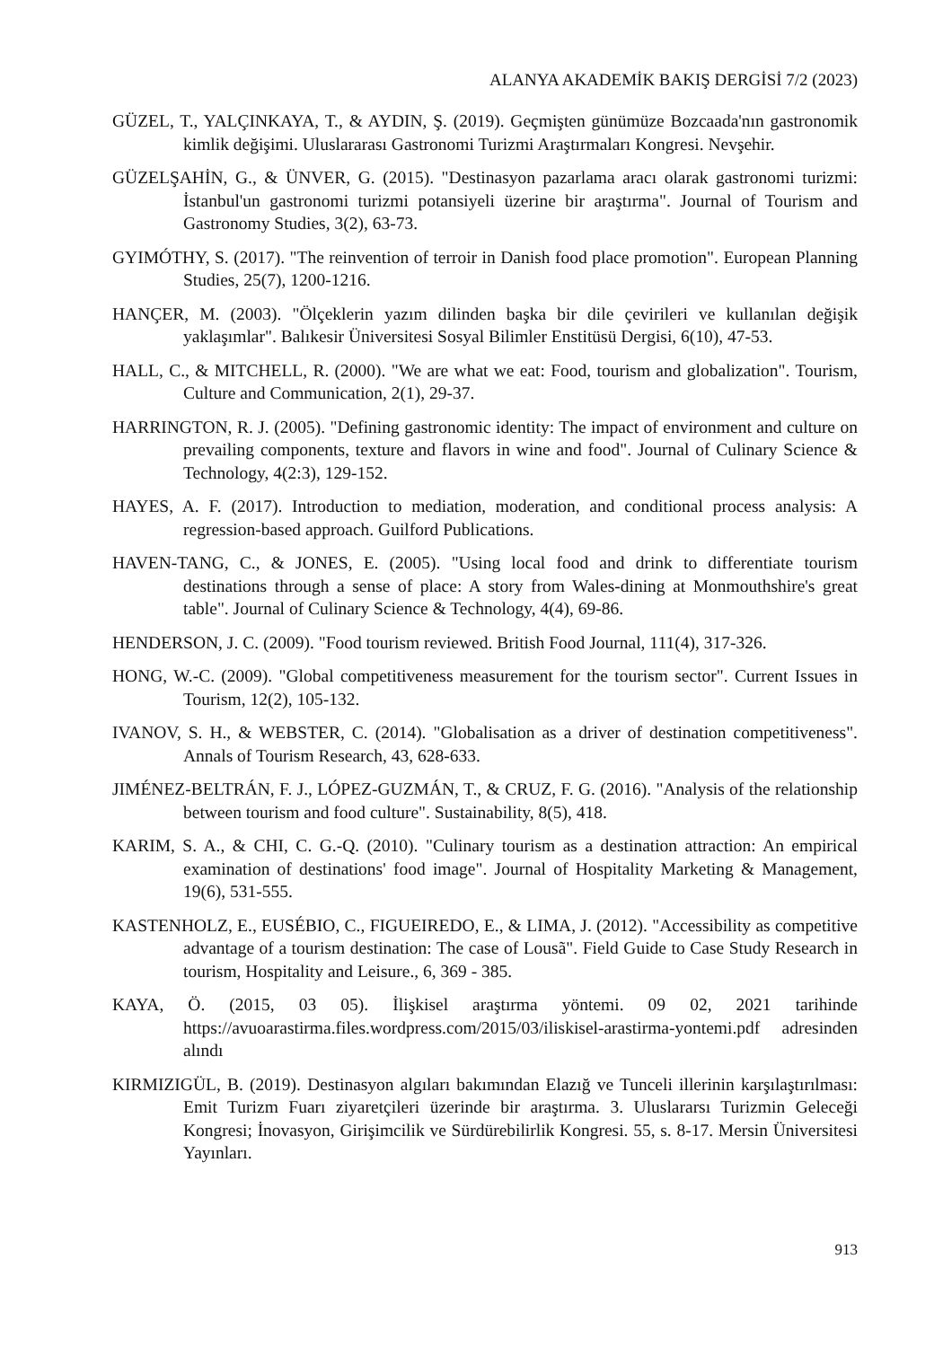ALANYA AKADEMİK BAKIŞ DERGİSİ 7/2 (2023)
GÜZEL, T., YALÇINKAYA, T., & AYDIN, Ş. (2019). Geçmişten günümüze Bozcaada'nın gastronomik kimlik değişimi. Uluslararası Gastronomi Turizmi Araştırmaları Kongresi. Nevşehir.
GÜZELŞAHİN, G., & ÜNVER, G. (2015). "Destinasyon pazarlama aracı olarak gastronomi turizmi: İstanbul'un gastronomi turizmi potansiyeli üzerine bir araştırma". Journal of Tourism and Gastronomy Studies, 3(2), 63-73.
GYIMÓTHY, S. (2017). "The reinvention of terroir in Danish food place promotion". European Planning Studies, 25(7), 1200-1216.
HANÇER, M. (2003). "Ölçeklerin yazım dilinden başka bir dile çevirileri ve kullanılan değişik yaklaşımlar". Balıkesir Üniversitesi Sosyal Bilimler Enstitüsü Dergisi, 6(10), 47-53.
HALL, C., & MITCHELL, R. (2000). "We are what we eat: Food, tourism and globalization". Tourism, Culture and Communication, 2(1), 29-37.
HARRINGTON, R. J. (2005). "Defining gastronomic identity: The impact of environment and culture on prevailing components, texture and flavors in wine and food". Journal of Culinary Science & Technology, 4(2:3), 129-152.
HAYES, A. F. (2017). Introduction to mediation, moderation, and conditional process analysis: A regression-based approach. Guilford Publications.
HAVEN-TANG, C., & JONES, E. (2005). "Using local food and drink to differentiate tourism destinations through a sense of place: A story from Wales-dining at Monmouthshire's great table". Journal of Culinary Science & Technology, 4(4), 69-86.
HENDERSON, J. C. (2009). "Food tourism reviewed. British Food Journal, 111(4), 317-326.
HONG, W.-C. (2009). "Global competitiveness measurement for the tourism sector". Current Issues in Tourism, 12(2), 105-132.
IVANOV, S. H., & WEBSTER, C. (2014). "Globalisation as a driver of destination competitiveness". Annals of Tourism Research, 43, 628-633.
JIMÉNEZ-BELTRÁN, F. J., LÓPEZ-GUZMÁN, T., & CRUZ, F. G. (2016). "Analysis of the relationship between tourism and food culture". Sustainability, 8(5), 418.
KARIM, S. A., & CHI, C. G.-Q. (2010). "Culinary tourism as a destination attraction: An empirical examination of destinations' food image". Journal of Hospitality Marketing & Management, 19(6), 531-555.
KASTENHOLZ, E., EUSÉBIO, C., FIGUEIREDO, E., & LIMA, J. (2012). "Accessibility as competitive advantage of a tourism destination: The case of Lousã". Field Guide to Case Study Research in tourism, Hospitality and Leisure., 6, 369 - 385.
KAYA, Ö. (2015, 03 05). İlişkisel araştırma yöntemi. 09 02, 2021 tarihinde https://avuoarastirma.files.wordpress.com/2015/03/iliskisel-arastirma-yontemi.pdf adresinden alındı
KIRMIZIGÜL, B. (2019). Destinasyon algıları bakımından Elazığ ve Tunceli illerinin karşılaştırılması: Emit Turizm Fuarı ziyaretçileri üzerinde bir araştırma. 3. Uluslararsı Turizmin Geleceği Kongresi; İnovasyon, Girişimcilik ve Sürdürebilirlik Kongresi. 55, s. 8-17. Mersin Üniversitesi Yayınları.
913